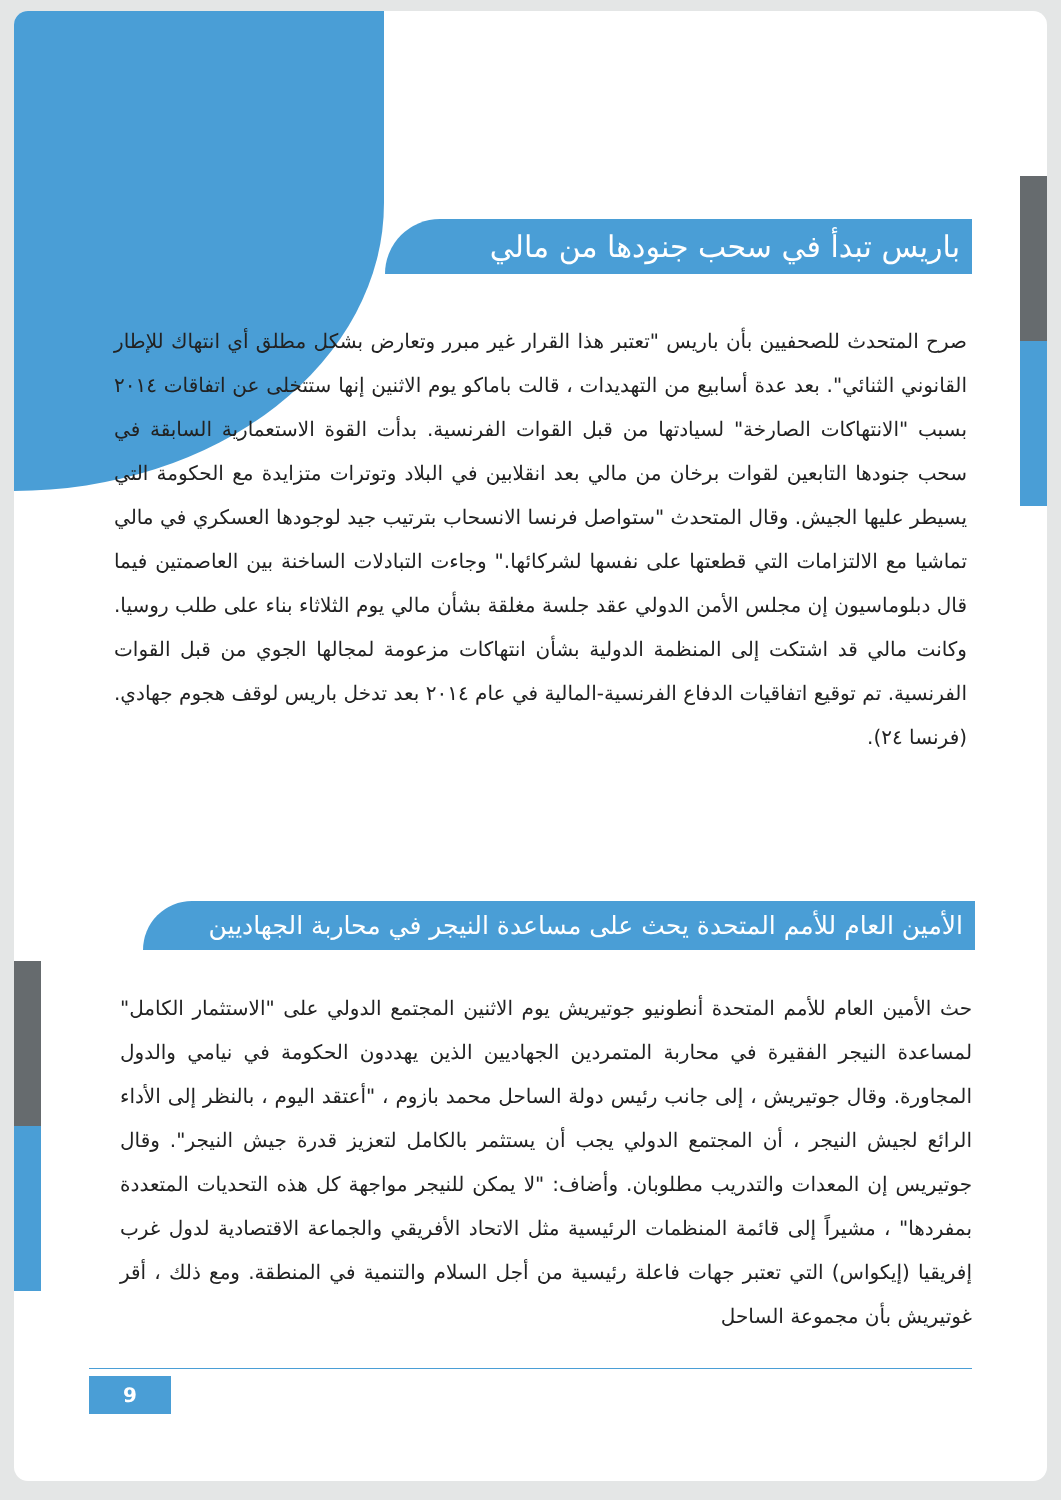باريس تبدأ في سحب جنودها من مالي
صرح المتحدث للصحفيين بأن باريس "تعتبر هذا القرار غير مبرر وتعارض بشكل مطلق أي انتهاك للإطار القانوني الثنائي". بعد عدة أسابيع من التهديدات ، قالت باماكو يوم الاثنين إنها ستتخلى عن اتفاقات ٢٠١٤ بسبب "الانتهاكات الصارخة" لسيادتها من قبل القوات الفرنسية. بدأت القوة الاستعمارية السابقة في سحب جنودها التابعين لقوات برخان من مالي بعد انقلابين في البلاد وتوترات متزايدة مع الحكومة التي يسيطر عليها الجيش. وقال المتحدث "ستواصل فرنسا الانسحاب بترتيب جيد لوجودها العسكري في مالي تماشيا مع الالتزامات التي قطعتها على نفسها لشركائها." وجاءت التبادلات الساخنة بين العاصمتين فيما قال دبلوماسيون إن مجلس الأمن الدولي عقد جلسة مغلقة بشأن مالي يوم الثلاثاء بناء على طلب روسيا. وكانت مالي قد اشتكت إلى المنظمة الدولية بشأن انتهاكات مزعومة لمجالها الجوي من قبل القوات الفرنسية. تم توقيع اتفاقيات الدفاع الفرنسية-المالية في عام ٢٠١٤ بعد تدخل باريس لوقف هجوم جهادي. (فرنسا ٢٤).
الأمين العام للأمم المتحدة يحث على مساعدة النيجر في محاربة الجهاديين
حث الأمين العام للأمم المتحدة أنطونيو جوتيريش يوم الاثنين المجتمع الدولي على "الاستثمار الكامل" لمساعدة النيجر الفقيرة في محاربة المتمردين الجهاديين الذين يهددون الحكومة في نيامي والدول المجاورة. وقال جوتيريش ، إلى جانب رئيس دولة الساحل محمد بازوم ، "أعتقد اليوم ، بالنظر إلى الأداء الرائع لجيش النيجر ، أن المجتمع الدولي يجب أن يستثمر بالكامل لتعزيز قدرة جيش النيجر". وقال جوتيريس إن المعدات والتدريب مطلوبان. وأضاف: "لا يمكن للنيجر مواجهة كل هذه التحديات المتعددة بمفردها" ، مشيراً إلى قائمة المنظمات الرئيسية مثل الاتحاد الأفريقي والجماعة الاقتصادية لدول غرب إفريقيا (إيكواس) التي تعتبر جهات فاعلة رئيسية من أجل السلام والتنمية في المنطقة. ومع ذلك ، أقر غوتيريش بأن مجموعة الساحل
9